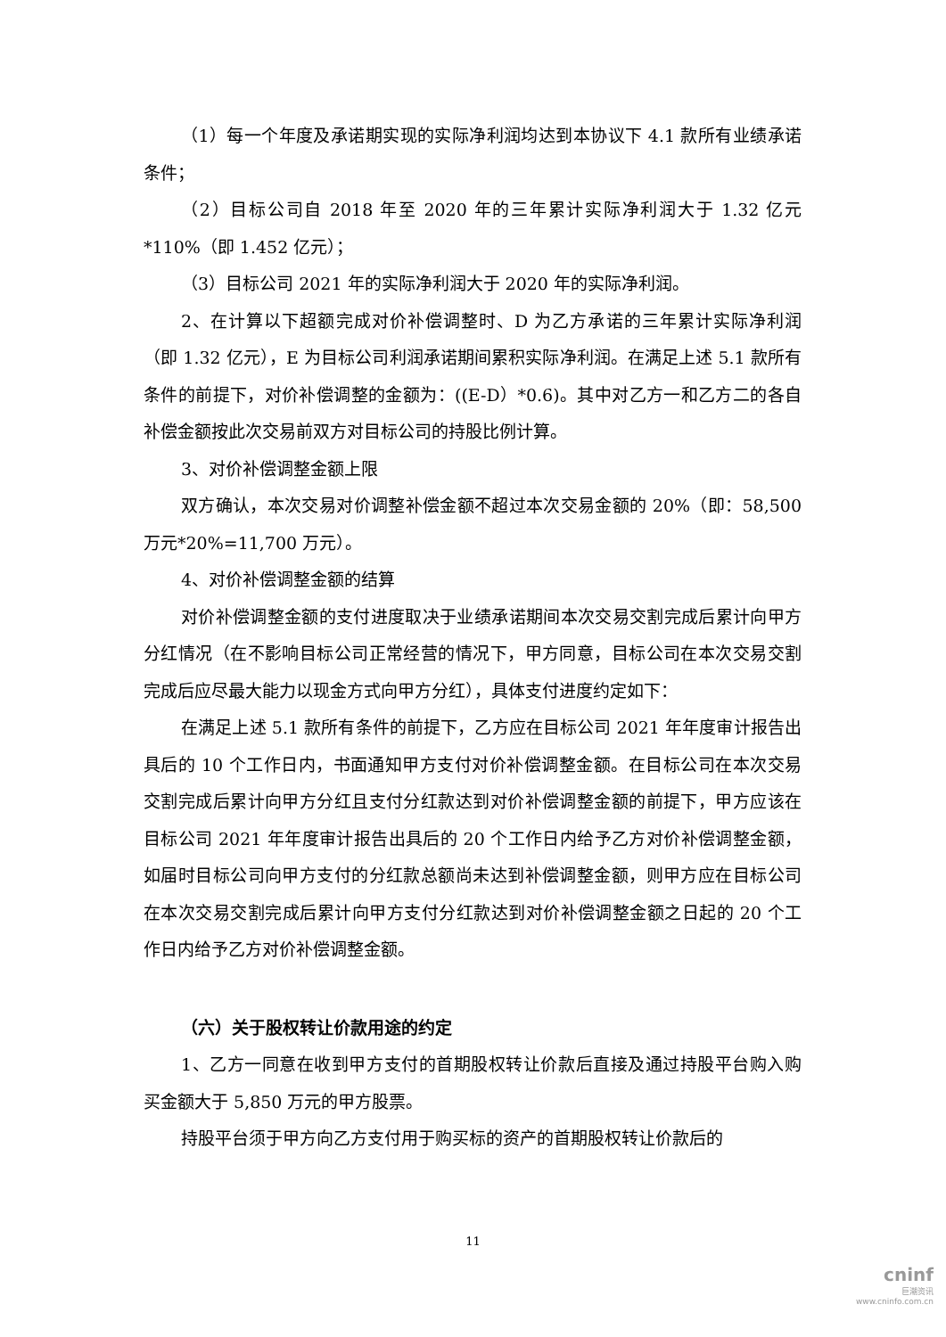（1）每一个年度及承诺期实现的实际净利润均达到本协议下 4.1 款所有业绩承诺条件；
（2）目标公司自 2018 年至 2020 年的三年累计实际净利润大于 1.32 亿元*110%（即 1.452 亿元）；
（3）目标公司 2021 年的实际净利润大于 2020 年的实际净利润。
2、在计算以下超额完成对价补偿调整时、D 为乙方承诺的三年累计实际净利润（即 1.32 亿元），E 为目标公司利润承诺期间累积实际净利润。在满足上述 5.1 款所有条件的前提下，对价补偿调整的金额为：((E-D）*0.6)。其中对乙方一和乙方二的各自补偿金额按此次交易前双方对目标公司的持股比例计算。
3、对价补偿调整金额上限
双方确认，本次交易对价调整补偿金额不超过本次交易金额的 20%（即：58,500 万元*20%=11,700 万元）。
4、对价补偿调整金额的结算
对价补偿调整金额的支付进度取决于业绩承诺期间本次交易交割完成后累计向甲方分红情况（在不影响目标公司正常经营的情况下，甲方同意，目标公司在本次交易交割完成后应尽最大能力以现金方式向甲方分红），具体支付进度约定如下：
在满足上述 5.1 款所有条件的前提下，乙方应在目标公司 2021 年年度审计报告出具后的 10 个工作日内，书面通知甲方支付对价补偿调整金额。在目标公司在本次交易交割完成后累计向甲方分红且支付分红款达到对价补偿调整金额的前提下，甲方应该在目标公司 2021 年年度审计报告出具后的 20 个工作日内给予乙方对价补偿调整金额，如届时目标公司向甲方支付的分红款总额尚未达到补偿调整金额，则甲方应在目标公司在本次交易交割完成后累计向甲方支付分红款达到对价补偿调整金额之日起的 20 个工作日内给予乙方对价补偿调整金额。
（六）关于股权转让价款用途的约定
1、乙方一同意在收到甲方支付的首期股权转让价款后直接及通过持股平台购入购买金额大于 5,850 万元的甲方股票。
持股平台须于甲方向乙方支付用于购买标的资产的首期股权转让价款后的
11
cninf
巨潮资讯
www.cninfo.com.cn